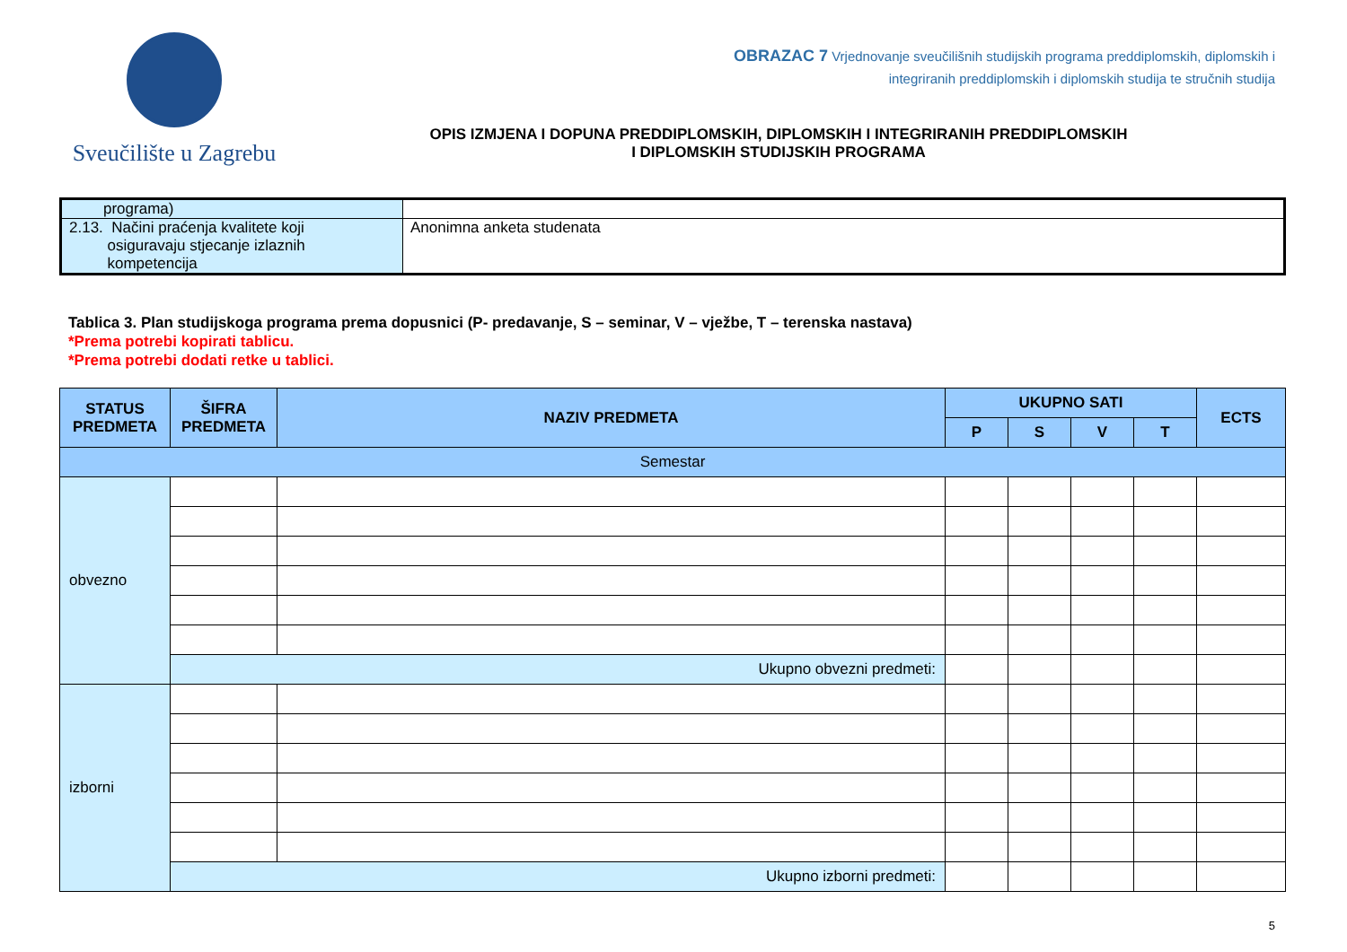Sveučilište u Zagrebu
OBRAZAC 7 Vrjednovanje sveučilišnih studijskih programa preddiplomskih, diplomskih i
integriranih preddiplomskih i diplomskih studija te stručnih studija
OPIS IZMJENA I DOPUNA PREDDIPLOMSKIH, DIPLOMSKIH I INTEGRIRANIH PREDDIPLOMSKIH
I DIPLOMSKIH STUDIJSKIH PROGRAMA
| programa) | |
| 2.13. Načini praćenja kvalitete koji osiguravaju stjecanje izlaznih kompetencija | Anonimna anketa studenata |
Tablica 3. Plan studijskoga programa prema dopusnici (P- predavanje, S – seminar, V – vježbe, T – terenska nastava)
*Prema potrebi kopirati tablicu.
*Prema potrebi dodati retke u tablici.
| STATUS PREDMETA | ŠIFRA PREDMETA | NAZIV PREDMETA | UKUPNO SATI | | | | ECTS |
| --- | --- | --- | --- | --- | --- | --- | --- |
| | | | P | S | V | T | |
| Semestar | | | | | | | |
| obvezno | | | | | | | |
| | Ukupno obvezni predmeti: | | | | | | |
| izborni | | | | | | | |
| | Ukupno izborni predmeti: | | | | | | |
5